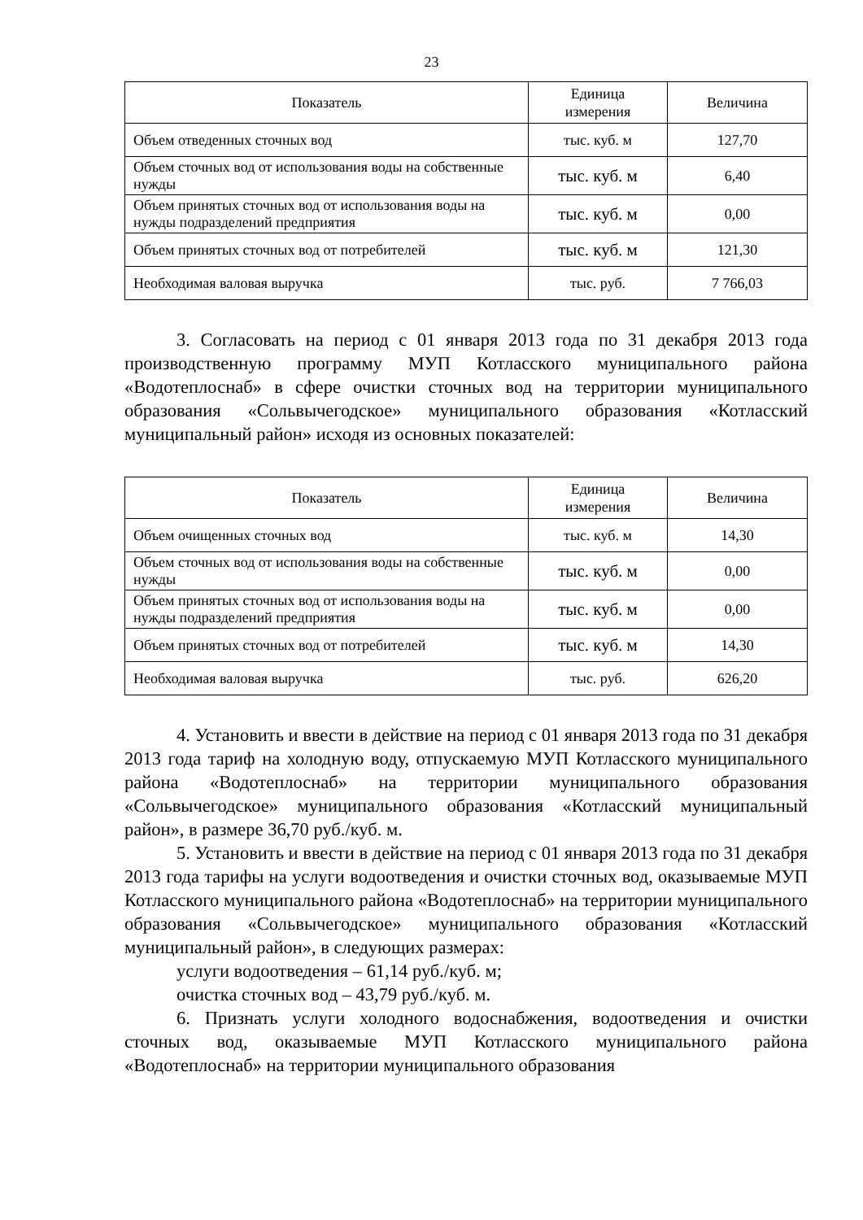23
| Показатель | Единица измерения | Величина |
| --- | --- | --- |
| Объем отведенных сточных вод | тыс. куб. м | 127,70 |
| Объем сточных вод от использования воды на собственные нужды | тыс. куб. м | 6,40 |
| Объем принятых сточных вод от использования воды на нужды подразделений предприятия | тыс. куб. м | 0,00 |
| Объем принятых сточных вод от потребителей | тыс. куб. м | 121,30 |
| Необходимая валовая выручка | тыс. руб. | 7 766,03 |
3. Согласовать на период с 01 января 2013 года по 31 декабря 2013 года производственную программу МУП Котласского муниципального района «Водотеплоснаб» в сфере очистки сточных вод на территории муниципального образования «Сольвычегодское» муниципального образования «Котласский муниципальный район» исходя из основных показателей:
| Показатель | Единица измерения | Величина |
| --- | --- | --- |
| Объем очищенных сточных вод | тыс. куб. м | 14,30 |
| Объем сточных вод от использования воды на собственные нужды | тыс. куб. м | 0,00 |
| Объем принятых сточных вод от использования воды на нужды подразделений предприятия | тыс. куб. м | 0,00 |
| Объем принятых сточных вод от потребителей | тыс. куб. м | 14,30 |
| Необходимая валовая выручка | тыс. руб. | 626,20 |
4. Установить и ввести в действие на период с 01 января 2013 года по 31 декабря 2013 года тариф на холодную воду, отпускаемую МУП Котласского муниципального района «Водотеплоснаб» на территории муниципального образования «Сольвычегодское» муниципального образования «Котласский муниципальный район», в размере 36,70 руб./куб. м.
5. Установить и ввести в действие на период с 01 января 2013 года по 31 декабря 2013 года тарифы на услуги водоотведения и очистки сточных вод, оказываемые МУП Котласского муниципального района «Водотеплоснаб» на территории муниципального образования «Сольвычегодское» муниципального образования «Котласский муниципальный район», в следующих размерах:
услуги водоотведения – 61,14 руб./куб. м;
очистка сточных вод – 43,79 руб./куб. м.
6. Признать услуги холодного водоснабжения, водоотведения и очистки сточных вод, оказываемые МУП Котласского муниципального района «Водотеплоснаб» на территории муниципального образования